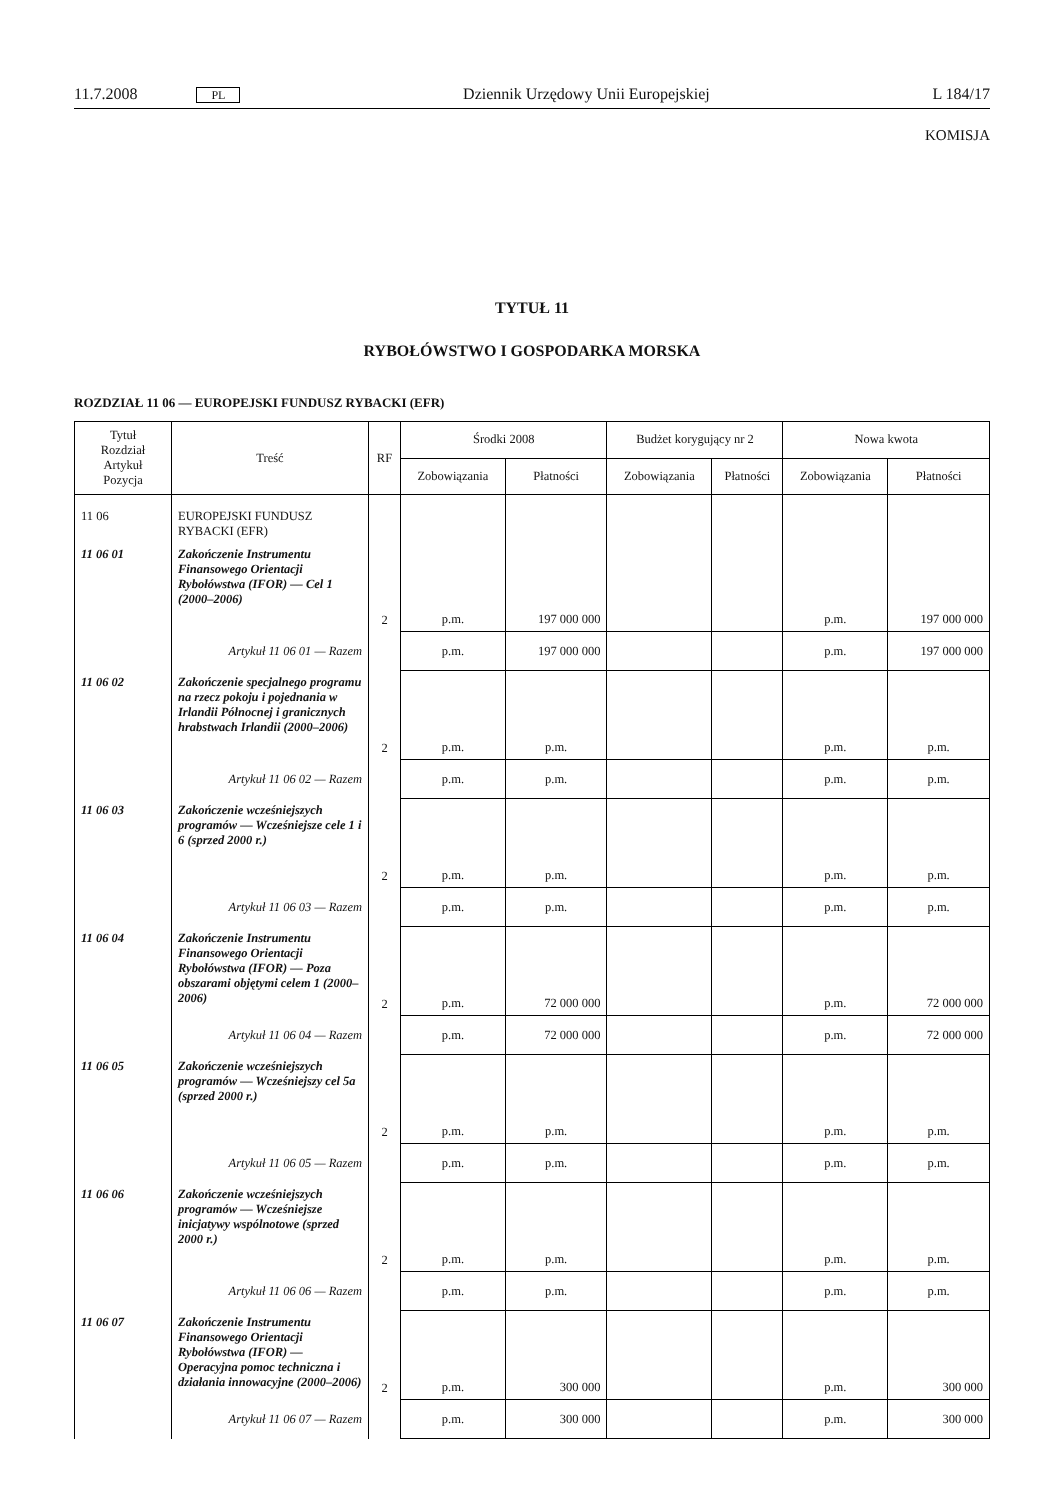11.7.2008 PL Dziennik Urzędowy Unii Europejskiej L 184/17
KOMISJA
TYTUŁ 11
RYBOŁÓWSTWO I GOSPODARKA MORSKA
ROZDZIAŁ 11 06 — EUROPEJSKI FUNDUSZ RYBACKI (EFR)
| Tytuł Rozdział Artykuł Pozycja | Treść | RF | Środki 2008 | | Budżet korygujący nr 2 | | Nowa kwota | |
| --- | --- | --- | --- | --- | --- | --- | --- | --- |
| | | | Zobowiązania | Płatności | Zobowiązania | Płatności | Zobowiązania | Płatności |
| 11 06 | EUROPEJSKI FUNDUSZ RYBACKI (EFR) | | | | | | | |
| 11 06 01 | Zakończenie Instrumentu Finansowego Orientacji Rybołówstwa (IFOR) — Cel 1 (2000–2006) | 2 | p.m. | 197 000 000 | | | p.m. | 197 000 000 |
| | Artykuł 11 06 01 — Razem | | p.m. | 197 000 000 | | | p.m. | 197 000 000 |
| 11 06 02 | Zakończenie specjalnego programu na rzecz pokoju i pojednania w Irlandii Północnej i granicznych hrabstwach Irlandii (2000–2006) | 2 | p.m. | p.m. | | | p.m. | p.m. |
| | Artykuł 11 06 02 — Razem | | p.m. | p.m. | | | p.m. | p.m. |
| 11 06 03 | Zakończenie wcześniejszych programów — Wcześniejsze cele 1 i 6 (sprzed 2000 r.) | 2 | p.m. | p.m. | | | p.m. | p.m. |
| | Artykuł 11 06 03 — Razem | | p.m. | p.m. | | | p.m. | p.m. |
| 11 06 04 | Zakończenie Instrumentu Finansowego Orientacji Rybołówstwa (IFOR) — Poza obszarami objętymi celem 1 (2000–2006) | 2 | p.m. | 72 000 000 | | | p.m. | 72 000 000 |
| | Artykuł 11 06 04 — Razem | | p.m. | 72 000 000 | | | p.m. | 72 000 000 |
| 11 06 05 | Zakończenie wcześniejszych programów — Wcześniejszy cel 5a (sprzed 2000 r.) | 2 | p.m. | p.m. | | | p.m. | p.m. |
| | Artykuł 11 06 05 — Razem | | p.m. | p.m. | | | p.m. | p.m. |
| 11 06 06 | Zakończenie wcześniejszych programów — Wcześniejsze inicjatywy wspólnotowe (sprzed 2000 r.) | 2 | p.m. | p.m. | | | p.m. | p.m. |
| | Artykuł 11 06 06 — Razem | | p.m. | p.m. | | | p.m. | p.m. |
| 11 06 07 | Zakończenie Instrumentu Finansowego Orientacji Rybołówstwa (IFOR) — Operacyjna pomoc techniczna i działania innowacyjne (2000–2006) | 2 | p.m. | 300 000 | | | p.m. | 300 000 |
| | Artykuł 11 06 07 — Razem | | p.m. | 300 000 | | | p.m. | 300 000 |